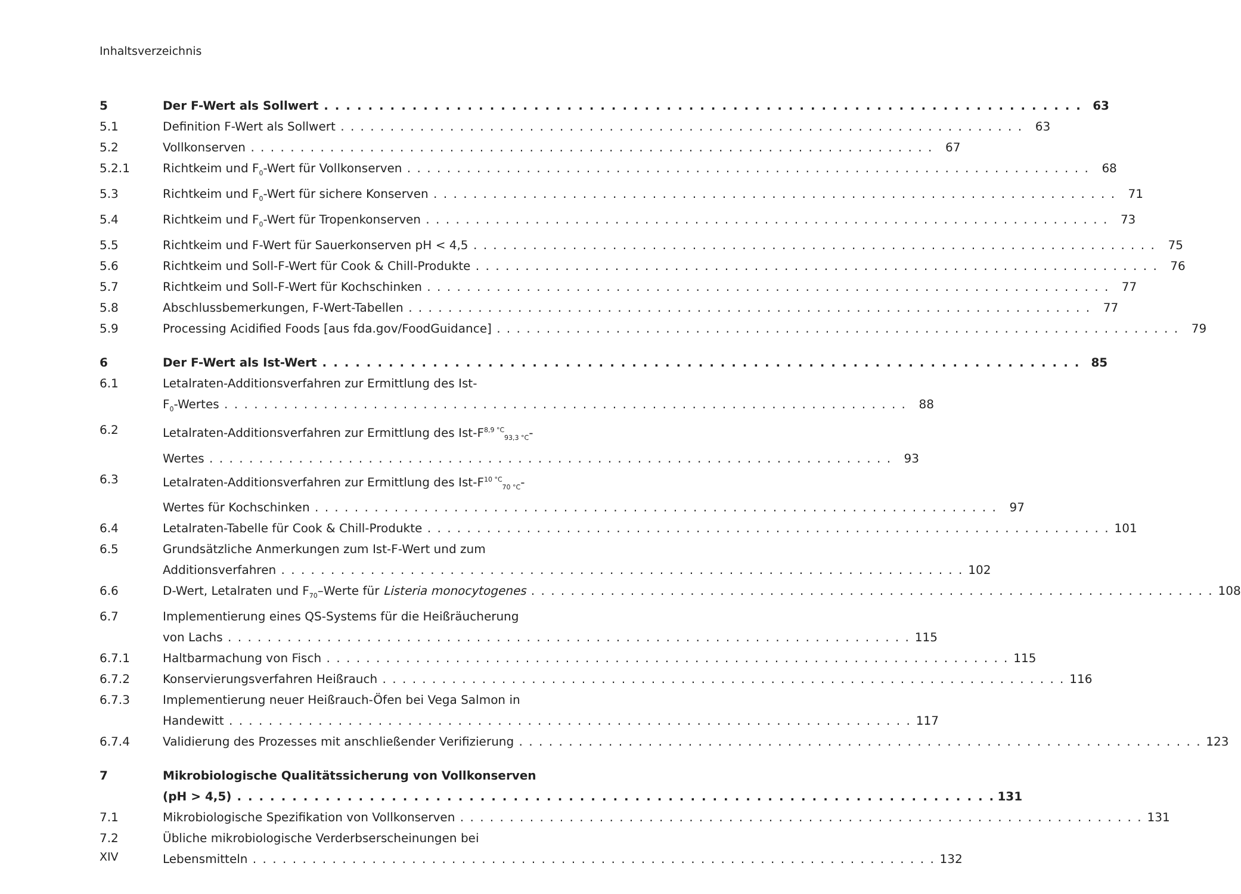Inhaltsverzeichnis
5 Der F-Wert als Sollwert 63
5.1 Definition F-Wert als Sollwert 63
5.2 Vollkonserven 67
5.2.1 Richtkeim und F<sub>0</sub>-Wert für Vollkonserven 68
5.3 Richtkeim und F<sub>0</sub>-Wert für sichere Konserven 71
5.4 Richtkeim und F<sub>0</sub>-Wert für Tropenkonserven 73
5.5 Richtkeim und F-Wert für Sauerkonserven pH < 4,5 75
5.6 Richtkeim und Soll-F-Wert für Cook & Chill-Produkte 76
5.7 Richtkeim und Soll-F-Wert für Kochschinken 77
5.8 Abschlussbemerkungen, F-Wert-Tabellen 77
5.9 Processing Acidified Foods [aus fda.gov/FoodGuidance] 79
6 Der F-Wert als Ist-Wert 85
6.1 Letalraten-Additionsverfahren zur Ermittlung des Ist-
F<sub>0</sub>-Wertes 88
6.2 Letalraten-Additionsverfahren zur Ermittlung des Ist-F<sup>8,9 °C</sup><sub>93,3 °C</sub>-
Wertes 93
6.3 Letalraten-Additionsverfahren zur Ermittlung des Ist-F<sup>10 °C</sup><sub>70 °C</sub>-
Wertes für Kochschinken 97
6.4 Letalraten-Tabelle für Cook & Chill-Produkte 101
6.5 Grundsätzliche Anmerkungen zum Ist-F-Wert und zum
Additionsverfahren 102
6.6 D-Wert, Letalraten und F<sub>70</sub>–Werte für Listeria monocytogenes 108
6.7 Implementierung eines QS-Systems für die Heißräucherung
von Lachs 115
6.7.1 Haltbarmachung von Fisch 115
6.7.2 Konservierungsverfahren Heißrauch 116
6.7.3 Implementierung neuer Heißrauch-Öfen bei Vega Salmon in
Handewitt 117
6.7.4 Validierung des Prozesses mit anschließender Verifizierung 123
7 Mikrobiologische Qualitätssicherung von Vollkonserven
(pH > 4,5) 131
7.1 Mikrobiologische Spezifikation von Vollkonserven 131
7.2 Übliche mikrobiologische Verderbserscheinungen bei
Lebensmitteln 132
XIV